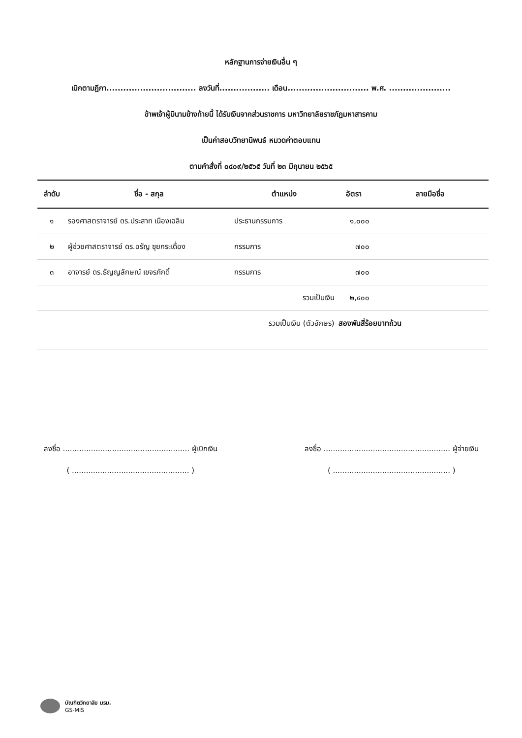หลักฐานการจ่ายเงินอื่น ๆ
เบิกตามฎีกา................................ ลงวันที่.................. เดือน............................. พ.ศ. ......................
ข้าพเจ้าผู้มีนามข้างท้ายนี้ ได้รับเงินจากส่วนราชการ มหาวิทยาลัยราชภัฏมหาสารคาม
เป็นค่าสอบวิทยานิพนธ์ หมวดค่าตอบแทน
ตามคำสั่งที่ ๐๔๐๙/๒๕๖๕ วันที่ ๒๓ มิถุนายน ๒๕๖๕
| ลำดับ | ชื่อ - สกุล | ตำแหน่ง | อัตรา | ลายมือชื่อ |
| --- | --- | --- | --- | --- |
| ๑ | รองศาสตราจารย์ ดร.ประสาท เนืองเฉลิม | ประธานกรรมการ | ๑,๐๐๐ | |
| ๒ | ผู้ช่วยศาสตราจารย์ ดร.อรัญ ซุยกระเดื่อง | กรรมการ | ๗๐๐ | |
| ๓ | อาจารย์ ดร.ธัญญลักษณ์ เขจรภักดิ์ | กรรมการ | ๗๐๐ | |
| | | รวมเป็นเงิน | ๒,๔๐๐ | |
| | | รวมเป็นเงิน (ตัวอักษร) | สองพันสี่ร้อยบาทถ้วน | |
ลงชื่อ ...................................................... ผู้เบิกเงิน
( .................................................. )
ลงชื่อ ...................................................... ผู้จ่ายเงิน
( .................................................. )
บัณฑิตวิทยาลัย มรม.
GS-MIS